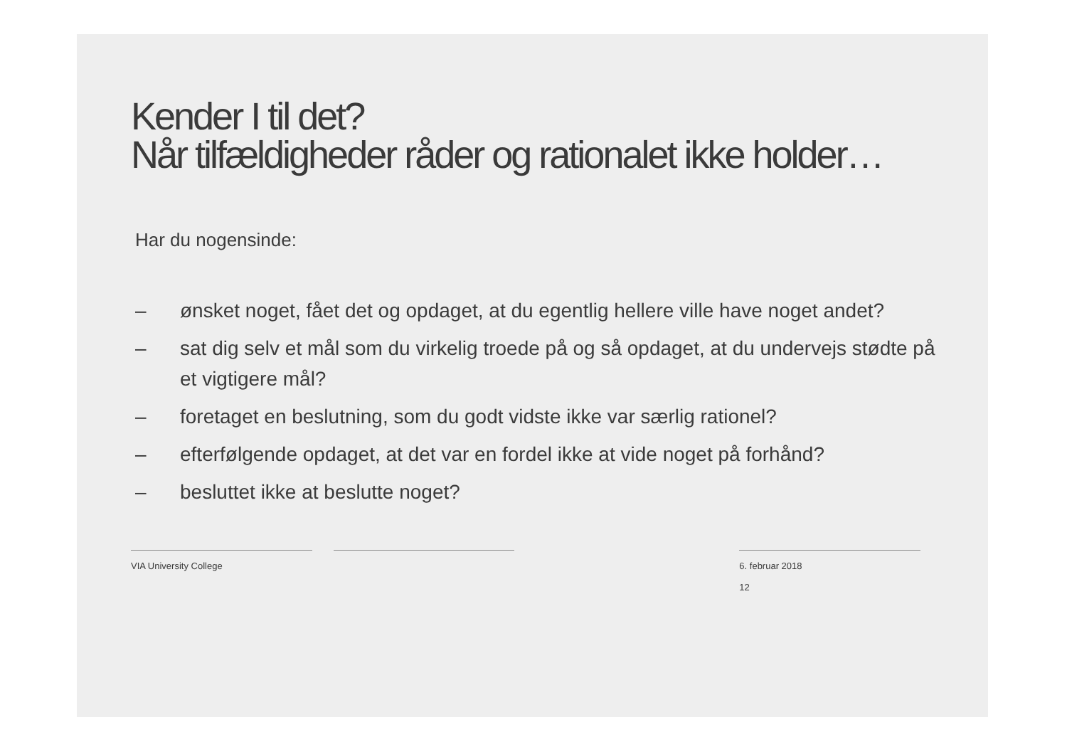Kender I til det?
Når tilfældigheder råder og rationalet ikke holder…
Har du nogensinde:
– ønsket noget, fået det og opdaget, at du egentlig hellere ville have noget andet?
– sat dig selv et mål som du virkelig troede på og så opdaget, at du undervejs stødte på et vigtigere mål?
– foretaget en beslutning, som du godt vidste ikke var særlig rationel?
– efterfølgende opdaget, at det var en fordel ikke at vide noget på forhånd?
– besluttet ikke at beslutte noget?
VIA University College 6. februar 2018
12